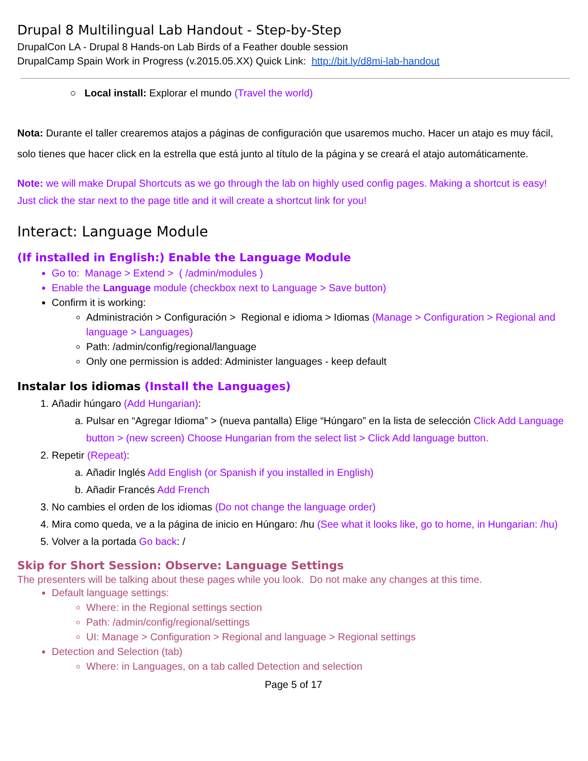Drupal 8 Multilingual Lab Handout - Step-by-Step
DrupalCon LA - Drupal 8 Hands-on Lab Birds of a Feather double session
DrupalCamp Spain Work in Progress (v.2015.05.XX) Quick Link: http://bit.ly/d8mi-lab-handout
○ Local install: Explorar el mundo (Travel the world)
Nota: Durante el taller crearemos atajos a páginas de configuración que usaremos mucho. Hacer un atajo es muy fácil, solo tienes que hacer click en la estrella que está junto al título de la página y se creará el atajo automáticamente.
Note: we will make Drupal Shortcuts as we go through the lab on highly used config pages. Making a shortcut is easy! Just click the star next to the page title and it will create a shortcut link for you!
Interact: Language Module
(If installed in English:) Enable the Language Module
Go to: Manage > Extend > ( /admin/modules )
Enable the Language module (checkbox next to Language > Save button)
Confirm it is working:
Administración > Configuración > Regional e idioma > Idiomas (Manage > Configuration > Regional and language > Languages)
Path: /admin/config/regional/language
Only one permission is added: Administer languages - keep default
Instalar los idiomas (Install the Languages)
1. Añadir húngaro (Add Hungarian):
a. Pulsar en “Agregar Idioma” > (nueva pantalla) Elige “Húngaro” en la lista de selección Click Add Language button > (new screen) Choose Hungarian from the select list > Click Add language button.
2. Repetir (Repeat):
a. Añadir Inglés Add English (or Spanish if you installed in English)
b. Añadir Francés Add French
3. No cambies el orden de los idiomas (Do not change the language order)
4. Mira como queda, ve a la página de inicio en Húngaro: /hu (See what it looks like, go to home, in Hungarian: /hu)
5. Volver a la portada Go back: /
Skip for Short Session: Observe: Language Settings
The presenters will be talking about these pages while you look. Do not make any changes at this time.
Default language settings:
Where: in the Regional settings section
Path: /admin/config/regional/settings
UI: Manage > Configuration > Regional and language > Regional settings
Detection and Selection (tab)
Where: in Languages, on a tab called Detection and selection
Page 5 of 17